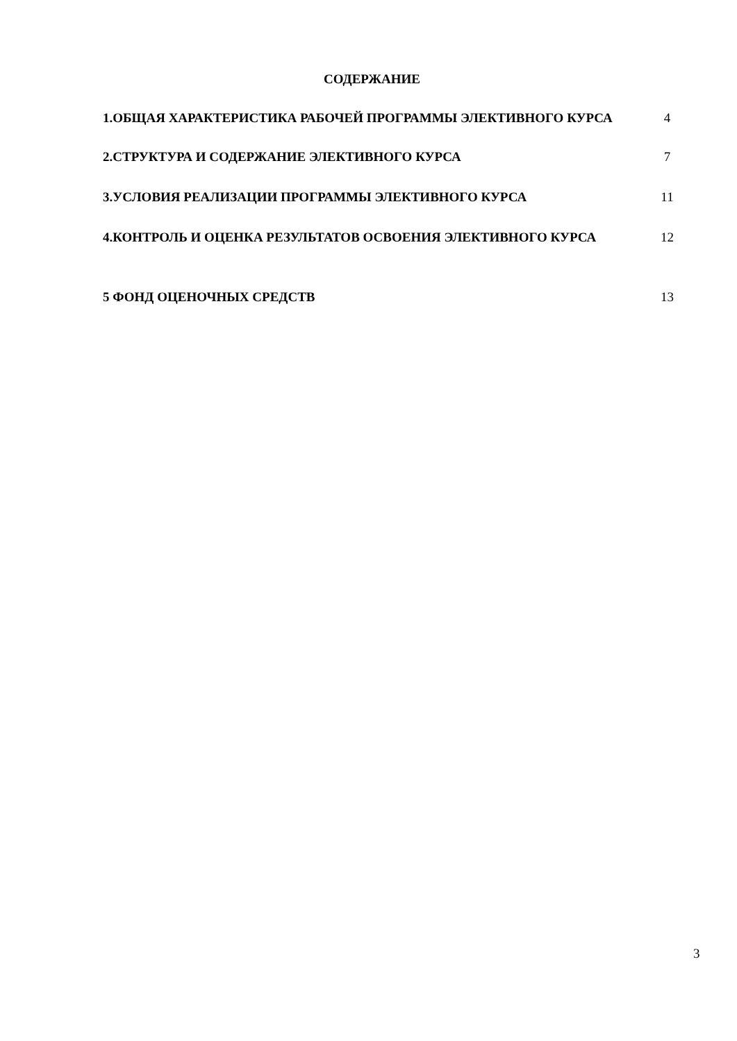СОДЕРЖАНИЕ
| 1.ОБЩАЯ ХАРАКТЕРИСТИКА РАБОЧЕЙ ПРОГРАММЫ ЭЛЕКТИВНОГО КУРСА | 4 |
| 2.СТРУКТУРА И СОДЕРЖАНИЕ ЭЛЕКТИВНОГО КУРСА | 7 |
| 3.УСЛОВИЯ РЕАЛИЗАЦИИ ПРОГРАММЫ ЭЛЕКТИВНОГО КУРСА | 11 |
| 4.КОНТРОЛЬ И ОЦЕНКА РЕЗУЛЬТАТОВ ОСВОЕНИЯ ЭЛЕКТИВНОГО КУРСА | 12 |
| 5 ФОНД ОЦЕНОЧНЫХ СРЕДСТВ | 13 |
3